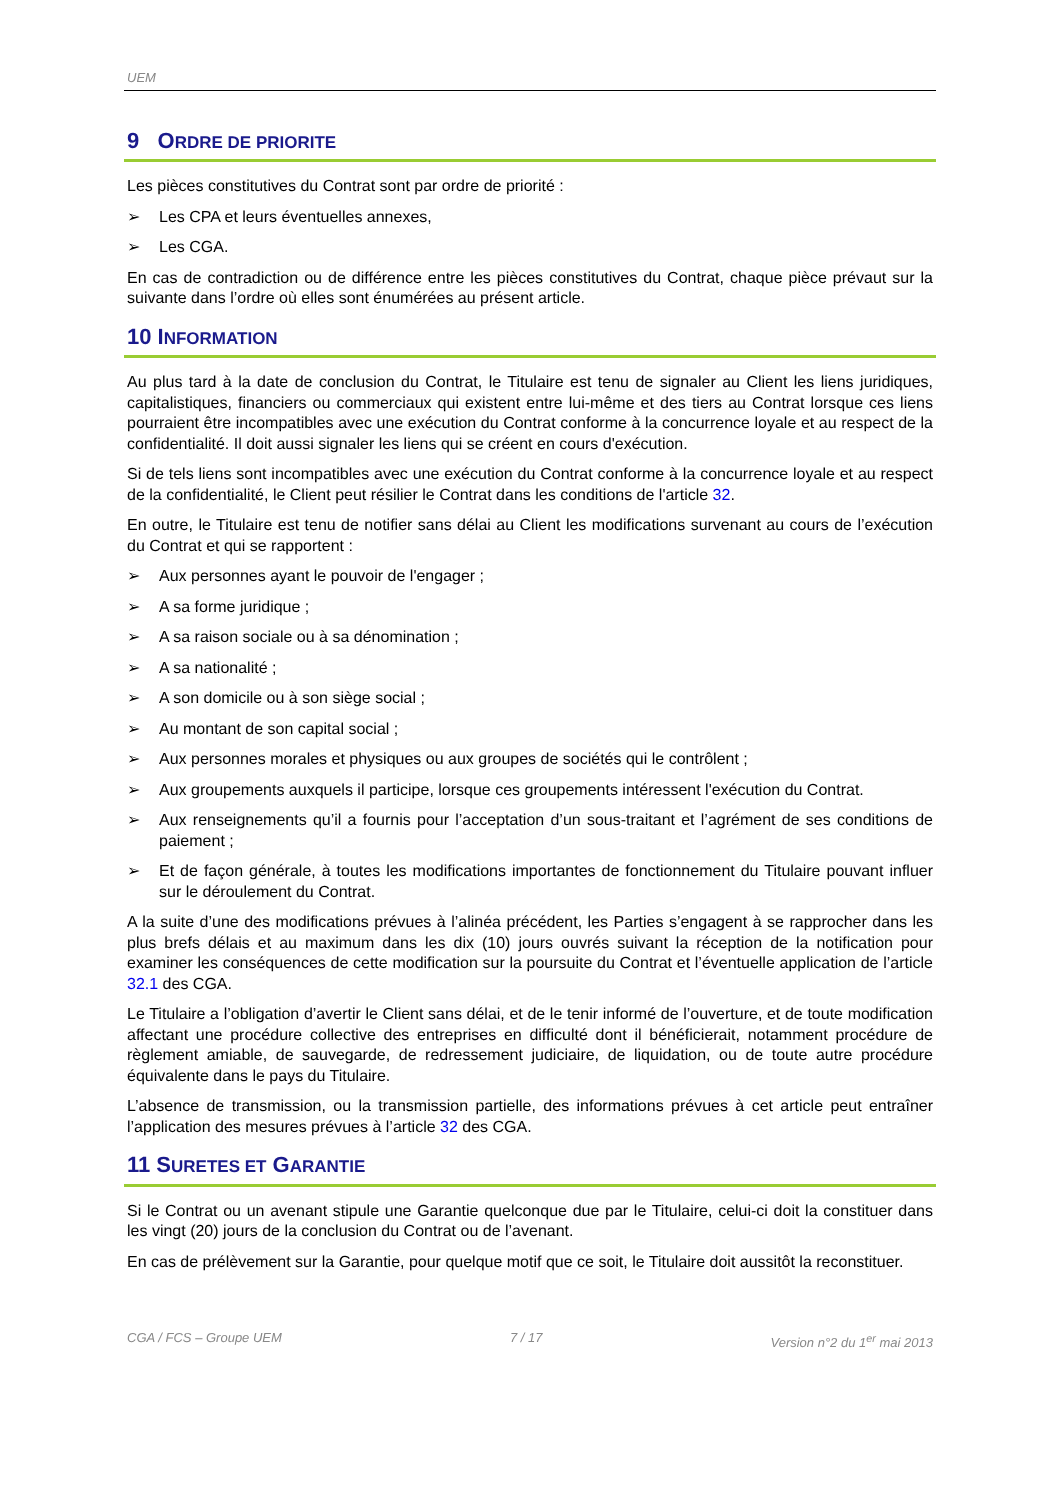UEM
9 ORDRE DE PRIORITE
Les pièces constitutives du Contrat sont par ordre de priorité :
➢ Les CPA et leurs éventuelles annexes,
➢ Les CGA.
En cas de contradiction ou de différence entre les pièces constitutives du Contrat, chaque pièce prévaut sur la suivante dans l’ordre où elles sont énumérées au présent article.
10 INFORMATION
Au plus tard à la date de conclusion du Contrat, le Titulaire est tenu de signaler au Client les liens juridiques, capitalistiques, financiers ou commerciaux qui existent entre lui-même et des tiers au Contrat lorsque ces liens pourraient être incompatibles avec une exécution du Contrat conforme à la concurrence loyale et au respect de la confidentialité. Il doit aussi signaler les liens qui se créent en cours d'exécution.
Si de tels liens sont incompatibles avec une exécution du Contrat conforme à la concurrence loyale et au respect de la confidentialité, le Client peut résilier le Contrat dans les conditions de l'article 32.
En outre, le Titulaire est tenu de notifier sans délai au Client les modifications survenant au cours de l’exécution du Contrat et qui se rapportent :
➢ Aux personnes ayant le pouvoir de l'engager ;
➢ A sa forme juridique ;
➢ A sa raison sociale ou à sa dénomination ;
➢ A sa nationalité ;
➢ A son domicile ou à son siège social ;
➢ Au montant de son capital social ;
➢ Aux personnes morales et physiques ou aux groupes de sociétés qui le contrôlent ;
➢ Aux groupements auxquels il participe, lorsque ces groupements intéressent l'exécution du Contrat.
➢ Aux renseignements qu’il a fournis pour l’acceptation d’un sous-traitant et l’agrément de ses conditions de paiement ;
➢ Et de façon générale, à toutes les modifications importantes de fonctionnement du Titulaire pouvant influer sur le déroulement du Contrat.
A la suite d’une des modifications prévues à l’alinéa précédent, les Parties s’engagent à se rapprocher dans les plus brefs délais et au maximum dans les dix (10) jours ouvrés suivant la réception de la notification pour examiner les conséquences de cette modification sur la poursuite du Contrat et l’éventuelle application de l’article 32.1 des CGA.
Le Titulaire a l’obligation d’avertir le Client sans délai, et de le tenir informé de l’ouverture, et de toute modification affectant une procédure collective des entreprises en difficulté dont il bénéficierait, notamment procédure de règlement amiable, de sauvegarde, de redressement judiciaire, de liquidation, ou de toute autre procédure équivalente dans le pays du Titulaire.
L’absence de transmission, ou la transmission partielle, des informations prévues à cet article peut entraîner l’application des mesures prévues à l’article 32 des CGA.
11 SURETES ET GARANTIE
Si le Contrat ou un avenant stipule une Garantie quelconque due par le Titulaire, celui-ci doit la constituer dans les vingt (20) jours de la conclusion du Contrat ou de l’avenant.
En cas de prélèvement sur la Garantie, pour quelque motif que ce soit, le Titulaire doit aussitôt la reconstituer.
CGA / FCS – Groupe UEM 7 / 17 Version n°2 du 1<sup>er</sup> mai 2013